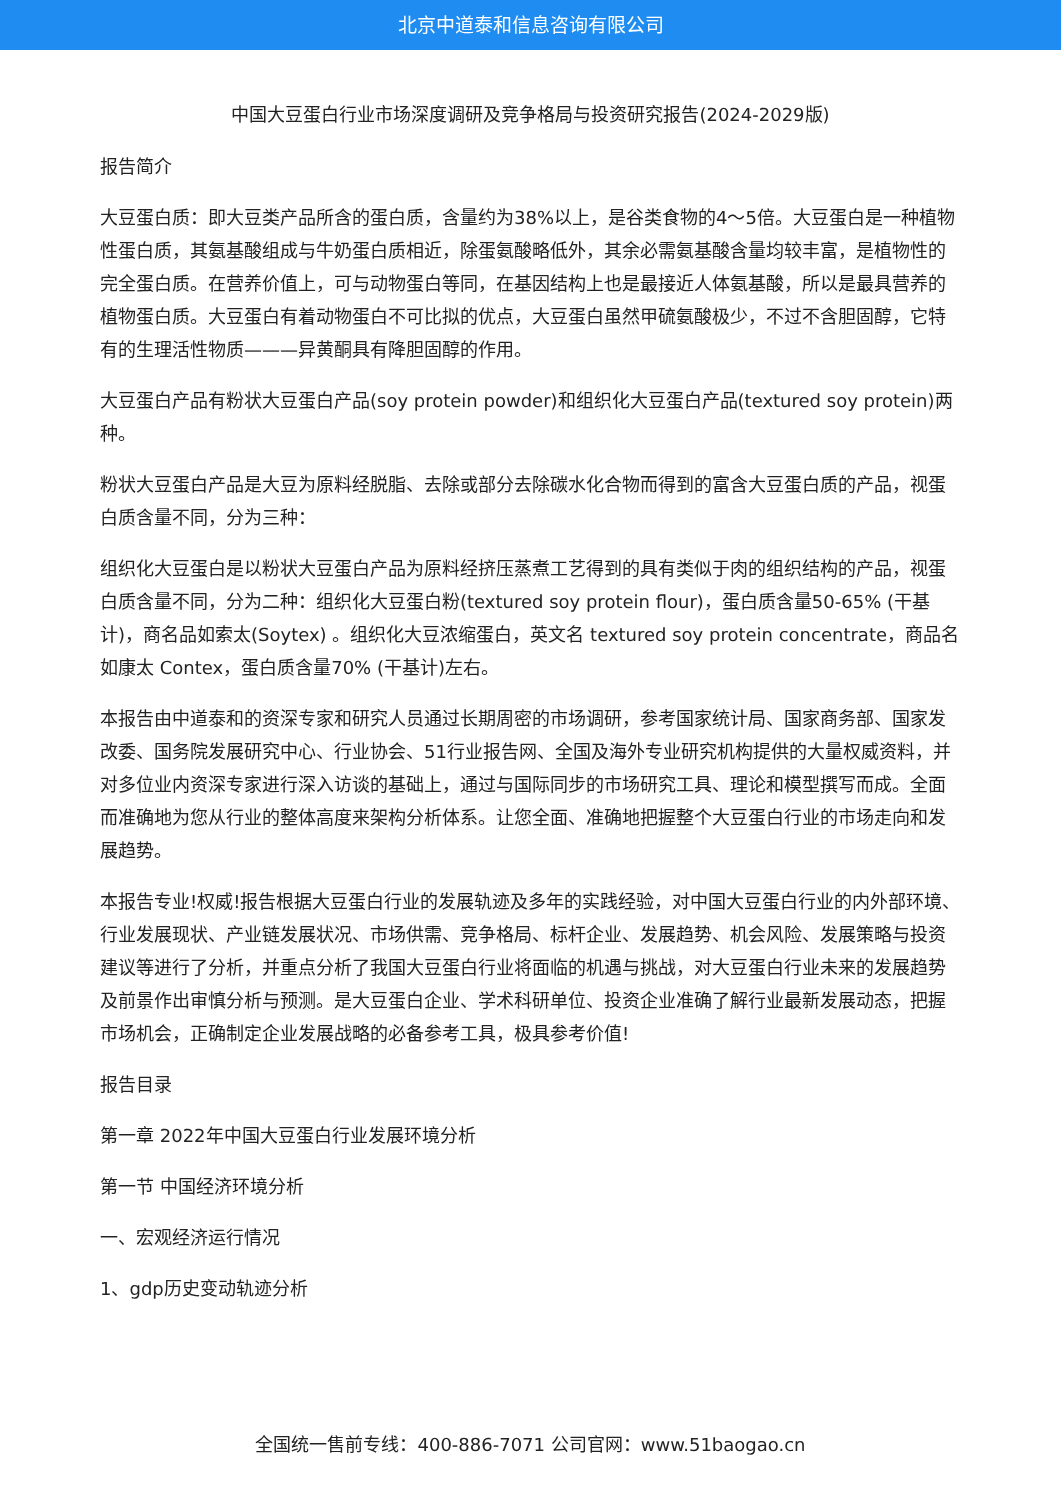北京中道泰和信息咨询有限公司
中国大豆蛋白行业市场深度调研及竞争格局与投资研究报告(2024-2029版)
报告简介
大豆蛋白质：即大豆类产品所含的蛋白质，含量约为38%以上，是谷类食物的4～5倍。大豆蛋白是一种植物性蛋白质，其氨基酸组成与牛奶蛋白质相近，除蛋氨酸略低外，其余必需氨基酸含量均较丰富，是植物性的完全蛋白质。在营养价值上，可与动物蛋白等同，在基因结构上也是最接近人体氨基酸，所以是最具营养的植物蛋白质。大豆蛋白有着动物蛋白不可比拟的优点，大豆蛋白虽然甲硫氨酸极少，不过不含胆固醇，它特有的生理活性物质———异黄酮具有降胆固醇的作用。
大豆蛋白产品有粉状大豆蛋白产品(soy protein powder)和组织化大豆蛋白产品(textured soy protein)两种。
粉状大豆蛋白产品是大豆为原料经脱脂、去除或部分去除碳水化合物而得到的富含大豆蛋白质的产品，视蛋白质含量不同，分为三种：
组织化大豆蛋白是以粉状大豆蛋白产品为原料经挤压蒸煮工艺得到的具有类似于肉的组织结构的产品，视蛋白质含量不同，分为二种：组织化大豆蛋白粉(textured soy protein flour)，蛋白质含量50-65% (干基计)，商名品如索太(Soytex) 。组织化大豆浓缩蛋白，英文名 textured soy protein concentrate，商品名如康太 Contex，蛋白质含量70% (干基计)左右。
本报告由中道泰和的资深专家和研究人员通过长期周密的市场调研，参考国家统计局、国家商务部、国家发改委、国务院发展研究中心、行业协会、51行业报告网、全国及海外专业研究机构提供的大量权威资料，并对多位业内资深专家进行深入访谈的基础上，通过与国际同步的市场研究工具、理论和模型撰写而成。全面而准确地为您从行业的整体高度来架构分析体系。让您全面、准确地把握整个大豆蛋白行业的市场走向和发展趋势。
本报告专业!权威!报告根据大豆蛋白行业的发展轨迹及多年的实践经验，对中国大豆蛋白行业的内外部环境、行业发展现状、产业链发展状况、市场供需、竞争格局、标杆企业、发展趋势、机会风险、发展策略与投资建议等进行了分析，并重点分析了我国大豆蛋白行业将面临的机遇与挑战，对大豆蛋白行业未来的发展趋势及前景作出审慎分析与预测。是大豆蛋白企业、学术科研单位、投资企业准确了解行业最新发展动态，把握市场机会，正确制定企业发展战略的必备参考工具，极具参考价值!
报告目录
第一章 2022年中国大豆蛋白行业发展环境分析
第一节 中国经济环境分析
一、宏观经济运行情况
1、gdp历史变动轨迹分析
全国统一售前专线：400-886-7071 公司官网：www.51baogao.cn